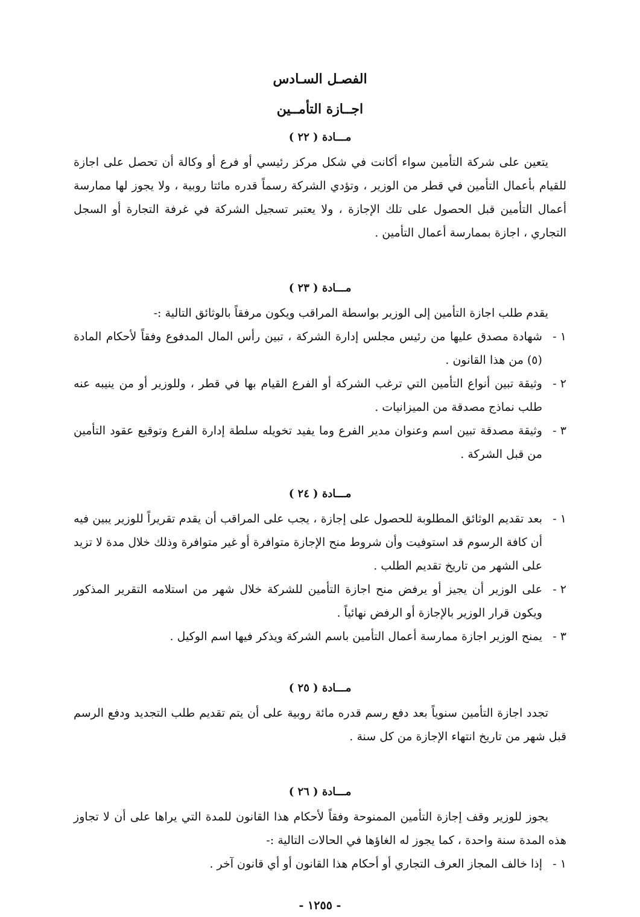الفصـل السـادس
اجــازة التأمــين
مـــادة ( ٢٢ )
يتعين على شركة التأمين سواء أكانت في شكل مركز رئيسي أو فرع أو وكالة أن تحصل على اجازة للقيام بأعمال التأمين في قطر من الوزير ، وتؤدي الشركة رسماً قدره مائتا روبية ، ولا يجوز لها ممارسة أعمال التأمين قبل الحصول على تلك الإجازة ، ولا يعتبر تسجيل الشركة في غرفة التجارة أو السجل التجاري ، اجازة بممارسة أعمال التأمين .
مـــادة ( ٢٣ )
يقدم طلب اجازة التأمين إلى الوزير بواسطة المراقب ويكون مرفقاً بالوثائق التالية :-
١ - شهادة مصدق عليها من رئيس مجلس إدارة الشركة ، تبين رأس المال المدفوع وفقاً لأحكام المادة (٥) من هذا القانون .
٢ - وثيقة تبين أنواع التأمين التي ترغب الشركة أو الفرع القيام بها في قطر ، وللوزير أو من ينيبه عنه طلب نماذج مصدقة من الميزانيات .
٣ - وثيقة مصدقة تبين اسم وعنوان مدير الفرع وما يفيد تخويله سلطة إدارة الفرع وتوقيع عقود التأمين من قبل الشركة .
مـــادة ( ٢٤ )
١ - بعد تقديم الوثائق المطلوبة للحصول على إجازة ، يجب على المراقب أن يقدم تقريراً للوزير يبين فيه أن كافة الرسوم قد استوفيت وأن شروط منح الإجازة متوافرة أو غير متوافرة وذلك خلال مدة لا تزيد على الشهر من تاريخ تقديم الطلب .
٢ - على الوزير أن يجيز أو يرفض منح اجازة التأمين للشركة خلال شهر من استلامه التقرير المذكور ويكون قرار الوزير بالإجازة أو الرفض نهائياً .
٣ - يمنح الوزير اجازة ممارسة أعمال التأمين باسم الشركة ويذكر فيها اسم الوكيل .
مـــادة ( ٢٥ )
تجدد اجازة التأمين سنوياً بعد دفع رسم قدره مائة روبية على أن يتم تقديم طلب التجديد ودفع الرسم قبل شهر من تاريخ انتهاء الإجازة من كل سنة .
مـــادة ( ٢٦ )
يجوز للوزير وقف إجازة التأمين الممنوحة وفقاً لأحكام هذا القانون للمدة التي يراها على أن لا تجاوز هذه المدة سنة واحدة ، كما يجوز له الغاؤها في الحالات التالية :-
١ - إذا خالف المجاز العرف التجاري أو أحكام هذا القانون أو أي قانون آخر .
- ١٢٥٥ -